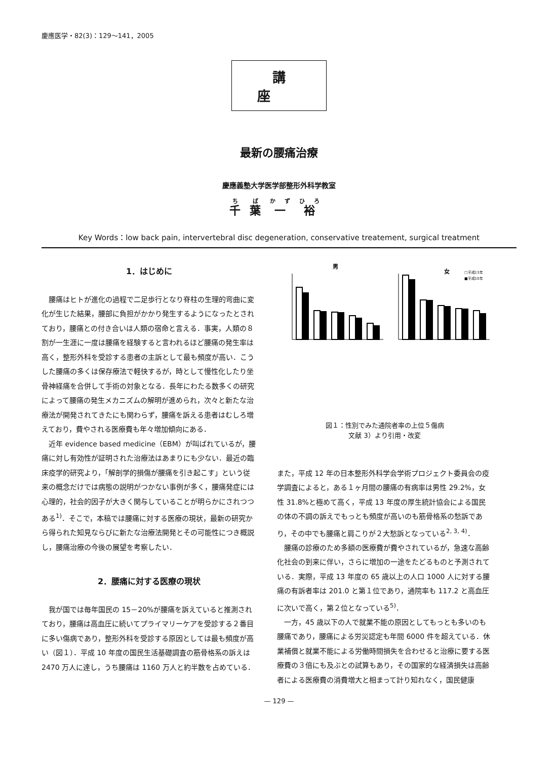慶應医学・82(3)：129～141，2005
講座
最新の腰痛治療
慶應義塾大学医学部整形外科学教室
千葉一裕
Key Words：low back pain, intervertebral disc degeneration, conservative treatement, surgical treatment
1．はじめに
腰痛はヒトが進化の過程で二足歩行となり脊柱の生理的弯曲に変化が生じた結果，腰部に負担がかかり発生するようになったとされており，腰痛との付き合いは人類の宿命と言える．事実，人類の８割が一生涯に一度は腰痛を経験すると言われるほど腰痛の発生率は高く，整形外科を受診する患者の主訴として最も頻度が高い．こうした腰痛の多くは保存療法で軽快するが，時として慢性化したり坐骨神経痛を合併して手術の対象となる．長年にわたる数多くの研究によって腰痛の発生メカニズムの解明が進められ，次々と新たな治療法が開発されてきたにも関わらず，腰痛を訴える患者はむしろ増えており，費やされる医療費も年々増加傾向にある．
近年 evidence based medicine（EBM）が叫ばれているが，腰痛に対し有効性が証明された治療法はあまりにも少ない．最近の臨床疫学的研究より，「解剖学的損傷が腰痛を引き起こす」という従来の概念だけでは病態の説明がつかない事例が多く，腰痛発症には心理的，社会的因子が大きく関与していることが明らかにされつつある<sup>1)</sup>．そこで，本稿では腰痛に対する医療の現状，最新の研究から得られた知見ならびに新たな治療法開発とその可能性につき概説し，腰痛治療の今後の展望を考察したい．
2．腰痛に対する医療の現状
我が国では毎年国民の 15－20%が腰痛を訴えていると推測されており，腰痛は高血圧に続いてプライマリーケアを受診する２番目に多い傷病であり，整形外科を受診する原因としては最も頻度が高い（図１）．平成 10 年度の国民生活基礎調査の筋骨格系の訴えは 2470 万人に達し，うち腰痛は 1160 万人と約半数を占めている．
男
女
□平成13年
■平成10年
図１：性別でみた通院者率の上位５傷病
文献 3）より引用・改変
また，平成 12 年の日本整形外科学会学術プロジェクト委員会の疫学調査によると，ある１ヶ月間の腰痛の有病率は男性 29.2%，女性 31.8%と極めて高く，平成 13 年度の厚生統計協会による国民の体の不調の訴えでもっとも頻度が高いのも筋骨格系の愁訴であり，その中でも腰痛と肩こりが２大愁訴となっている<sup>2, 3, 4)</sup>．
腰痛の診療のため多額の医療費が費やされているが，急速な高齢化社会の到来に伴い，さらに増加の一途をたどるものと予測されている．実際，平成 13 年度の 65 歳以上の人口 1000 人に対する腰痛の有訴者率は 201.0 と第１位であり，通院率も 117.2 と高血圧に次いで高く，第２位となっている<sup>5)</sup>．
一方，45 歳以下の人で就業不能の原因としてもっとも多いのも腰痛であり，腰痛による労災認定も年間 6000 件を超えている．休業補償と就業不能による労働時間損失を合わせると治療に要する医療費の３倍にも及ぶとの試算もあり，その国家的な経済損失は高齢者による医療費の消費増大と相まって計り知れなく，国民健康
— 129 —